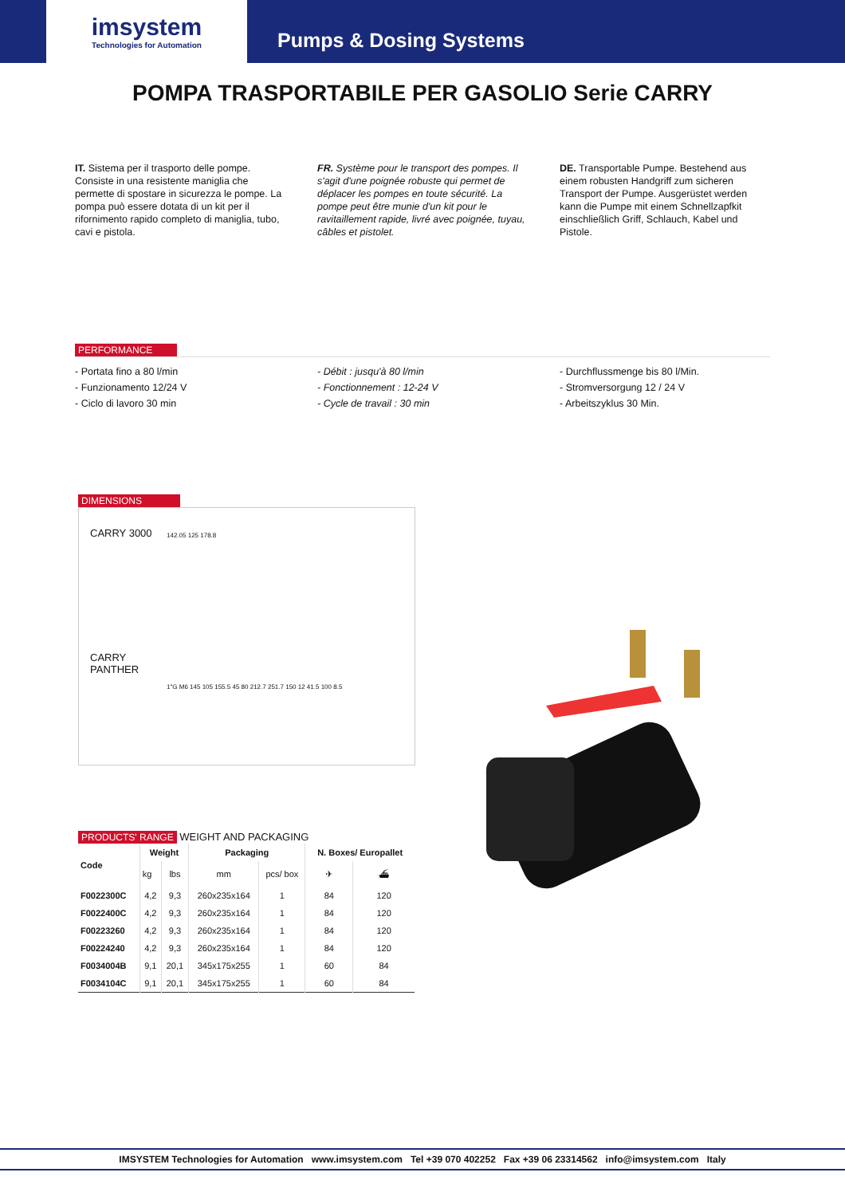imsystem
Technologies for Automation
Pumps & Dosing Systems
POMPA TRASPORTABILE PER GASOLIO Serie CARRY
IT. Sistema per il trasporto delle pompe. Consiste in una resistente maniglia che permette di spostare in sicurezza le pompe. La pompa può essere dotata di un kit per il rifornimento rapido completo di maniglia, tubo, cavi e pistola.
FR. Système pour le transport des pompes. Il s'agit d'une poignée robuste qui permet de déplacer les pompes en toute sécurité. La pompe peut être munie d'un kit pour le ravitaillement rapide, livré avec poignée, tuyau, câbles et pistolet.
DE. Transportable Pumpe. Bestehend aus einem robusten Handgriff zum sicheren Transport der Pumpe. Ausgerüstet werden kann die Pumpe mit einem Schnellzapfkit einschließlich Griff, Schlauch, Kabel und Pistole.
PERFORMANCE
- Portata fino a 80 l/min
- Funzionamento 12/24 V
- Ciclo di lavoro 30 min
- Débit : jusqu'à 80 l/min
- Fonctionnement : 12-24 V
- Cycle de travail : 30 min
- Durchflussmenge bis 80 l/Min.
- Stromversorgung 12 / 24 V
- Arbeitszyklus 30 Min.
DIMENSIONS
CARRY 3000
142.05 125 178.8
CARRY
PANTHER
1"G M6 145 105 155.5 45 80 212.7 251.7 150 12 41.5 100 8.5
PRODUCTS' RANGE WEIGHT AND PACKAGING
| Code | Weight | | Packaging | | N. Boxes/ Europallet | |
| --- | --- | --- | --- | --- | --- | --- |
| | kg | lbs | mm | pcs/ box | ✈ | ⛴ |
| F0022300C | 4,2 | 9,3 | 260x235x164 | 1 | 84 | 120 |
| F0022400C | 4,2 | 9,3 | 260x235x164 | 1 | 84 | 120 |
| F00223260 | 4,2 | 9,3 | 260x235x164 | 1 | 84 | 120 |
| F00224240 | 4,2 | 9,3 | 260x235x164 | 1 | 84 | 120 |
| F0034004B | 9,1 | 20,1 | 345x175x255 | 1 | 60 | 84 |
| F0034104C | 9,1 | 20,1 | 345x175x255 | 1 | 60 | 84 |
IMSYSTEM Technologies for Automation www.imsystem.com Tel +39 070 402252 Fax +39 06 23314562 info@imsystem.com Italy